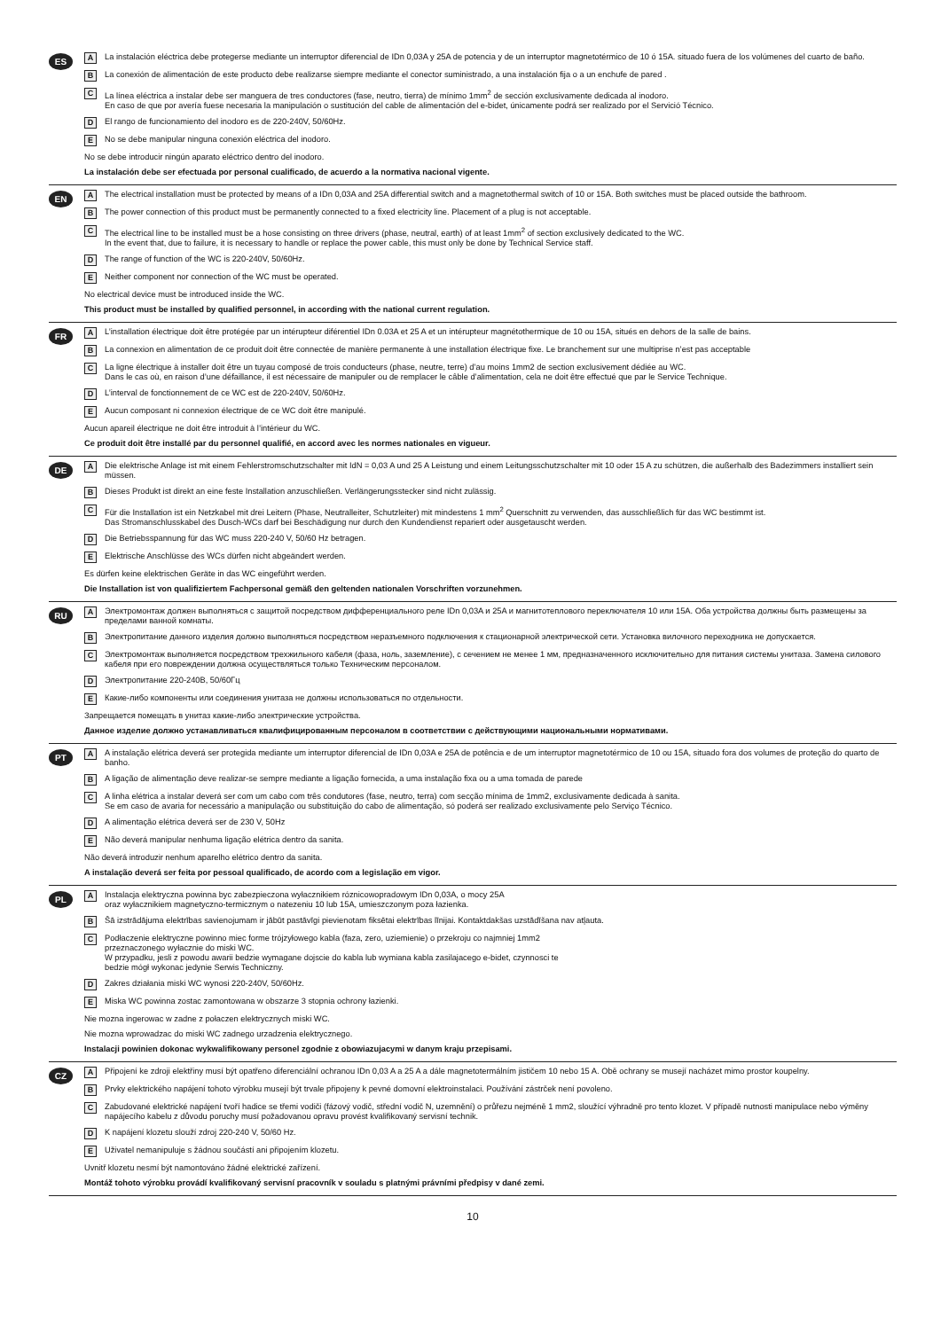ES
A La instalación eléctrica debe protegerse mediante un interruptor diferencial de IDn 0,03A y 25A de potencia y de un interruptor magnetotérmico de 10 ó 15A. situado fuera de los volúmenes del cuarto de baño.
B La conexión de alimentación de este producto debe realizarse siempre mediante el conector suministrado, a una instalación fija o a un enchufe de pared .
C La línea eléctrica a instalar debe ser manguera de tres conductores (fase, neutro, tierra) de mínimo 1mm<sup>2</sup> de sección exclusivamente dedicada al inodoro.
En caso de que por avería fuese necesaria la manipulación o sustitución del cable de alimentación del e-bidet, únicamente podrá ser realizado por el Servició Técnico.
D El rango de funcionamiento del inodoro es de 220-240V, 50/60Hz.
E No se debe manipular ninguna conexión eléctrica del inodoro.
No se debe introducir ningún aparato eléctrico dentro del inodoro.
La instalación debe ser efectuada por personal cualificado, de acuerdo a la normativa nacional vigente.
EN
A The electrical installation must be protected by means of a IDn 0,03A and 25A differential switch and a magnetothermal switch of 10 or 15A. Both switches must be placed outside the bathroom.
B The power connection of this product must be permanently connected to a fixed electricity line. Placement of a plug is not acceptable.
C The electrical line to be installed must be a hose consisting on three drivers (phase, neutral, earth) of at least 1mm<sup>2</sup> of section exclusively dedicated to the WC.
In the event that, due to failure, it is necessary to handle or replace the power cable, this must only be done by Technical Service staff.
D The range of function of the WC is 220-240V, 50/60Hz.
E Neither component nor connection of the WC must be operated.
No electrical device must be introduced inside the WC.
This product must be installed by qualified personnel, in according with the national current regulation.
FR
A L’installation électrique doit être protégée par un intérupteur diférentiel IDn 0.03A et 25 A et un intérupteur magnétothermique de 10 ou 15A, situés en dehors de la salle de bains.
B La connexion en alimentation de ce produit doit être connectée de manière permanente à une installation électrique fixe. Le branchement sur une multiprise n’est pas acceptable
C La ligne électrique à installer doit être un tuyau composé de trois conducteurs (phase, neutre, terre) d’au moins 1mm2 de section exclusivement dédiée au WC.
Dans le cas où, en raison d’une défaillance, il est nécessaire de manipuler ou de remplacer le câble d’alimentation, cela ne doit être effectué que par le Service Technique.
D L’interval de fonctionnement de ce WC est de 220-240V, 50/60Hz.
E Aucun composant ni connexion électrique de ce WC doit être manipulé.
Aucun apareil électrique ne doit être introduit à l’intérieur du WC.
Ce produit doit être installé par du personnel qualifié, en accord avec les normes nationales en vigueur.
DE
A Die elektrische Anlage ist mit einem Fehlerstromschutzschalter mit IdN = 0,03 A und 25 A Leistung und einem Leitungsschutzschalter mit 10 oder 15 A zu schützen, die außerhalb des Badezimmers installiert sein müssen.
B Dieses Produkt ist direkt an eine feste Installation anzuschließen. Verlängerungsstecker sind nicht zulässig.
C Für die Installation ist ein Netzkabel mit drei Leitern (Phase, Neutralleiter, Schutzleiter) mit mindestens 1 mm<sup>2</sup> Querschnitt zu verwenden, das ausschließlich für das WC bestimmt ist.
Das Stromanschlusskabel des Dusch-WCs darf bei Beschädigung nur durch den Kundendienst repariert oder ausgetauscht werden.
D Die Betriebsspannung für das WC muss 220-240 V, 50/60 Hz betragen.
E Elektrische Anschlüsse des WCs dürfen nicht abgeändert werden.
Es dürfen keine elektrischen Geräte in das WC eingeführt werden.
Die Installation ist von qualifiziertem Fachpersonal gemäß den geltenden nationalen Vorschriften vorzunehmen.
RU
A Электромонтаж должен выполняться с защитой посредством дифференциального реле IDn 0,03A и 25A и магнитотеплового переключателя 10 или 15A. Оба устройства должны быть размещены за пределами ванной комнаты.
B Электропитание данного изделия должно выполняться посредством неразъемного подключения к стационарной электрической сети. Установка вилочного переходника не допускается.
C Электромонтаж выполняется посредством трехжильного кабеля (фаза, ноль, заземление), с сечением не менее 1 мм, предназначенного исключительно для питания системы унитаза. Замена силового кабеля при его повреждении должна осуществляться только Техническим персоналом.
D Электропитание 220-240В, 50/60Гц
E Какие-либо компоненты или соединения унитаза не должны использоваться по отдельности.
Запрещается помещать в унитаз какие-либо электрические устройства.
Данное изделие должно устанавливаться квалифицированным персоналом в соответствии с действующими национальными нормативами.
PT
A A instalação elétrica deverá ser protegida mediante um interruptor diferencial de IDn 0,03A e 25A de potência e de um interruptor magnetotérmico de 10 ou 15A, situado fora dos volumes de proteção do quarto de banho.
B A ligação de alimentação deve realizar-se sempre mediante a ligação fornecida, a uma instalação fixa ou a uma tomada de parede
C A linha elétrica a instalar deverá ser com um cabo com três condutores (fase, neutro, terra) com secção mínima de 1mm2, exclusivamente dedicada à sanita.
Se em caso de avaria for necessário a manipulação ou substituição do cabo de alimentação, só poderá ser realizado exclusivamente pelo Serviço Técnico.
D A alimentação elétrica deverá ser de 230 V, 50Hz
E Não deverá manipular nenhuma ligação elétrica dentro da sanita.
Não deverá introduzir nenhum aparelho elétrico dentro da sanita.
A instalação deverá ser feita por pessoal qualificado, de acordo com a legislação em vigor.
PL
A Instalacja elektryczna powinna byc zabezpieczona wyłacznikiem róznicowopradowym IDn 0,03A, o mocy 25A
oraz wyłacznikiem magnetyczno-termicznym o natezeniu 10 lub 15A, umieszczonym poza łazienka.
B Šā izstrādājuma elektrības savienojumam ir jābūt pastāvīgi pievienotam fiksētai elektrības līnijai. Kontaktdakšas uzstādīšana nav atļauta.
C Podłaczenie elektryczne powinno miec forme trójzyłowego kabla (faza, zero, uziemienie) o przekroju co najmniej 1mm2
przeznaczonego wyłacznie do miski WC.
W przypadku, jesli z powodu awarii bedzie wymagane dojscie do kabla lub wymiana kabla zasilajacego e-bidet, czynnosci te
bedzie mógł wykonac jedynie Serwis Techniczny.
D Zakres działania miski WC wynosi 220-240V, 50/60Hz.
E Miska WC powinna zostac zamontowana w obszarze 3 stopnia ochrony łazienki.
Nie mozna ingerowac w zadne z połaczen elektrycznych miski WC.
Nie mozna wprowadzac do miski WC zadnego urzadzenia elektrycznego.
Instalacji powinien dokonac wykwalifikowany personel zgodnie z obowiazujacymi w danym kraju przepisami.
CZ
A Připojení ke zdroji elektřiny musí být opatřeno diferenciální ochranou IDn 0,03 A a 25 A a dále magnetotermálním jističem 10 nebo 15 A. Obě ochrany se musejí nacházet mimo prostor koupelny.
B Prvky elektrického napájení tohoto výrobku musejí být trvale připojeny k pevné domovní elektroinstalaci. Používání zástrček není povoleno.
C Zabudované elektrické napájení tvoří hadice se třemi vodiči (fázový vodič, střední vodič N, uzemnění) o průřezu nejméně 1 mm2, sloužící výhradně pro tento klozet. V případě nutnosti manipulace nebo výměny napájecího kabelu z důvodu poruchy musí požadovanou opravu provést kvalifikovaný servisní technik.
D K napájení klozetu slouží zdroj 220-240 V, 50/60 Hz.
E Uživatel nemanipuluje s žádnou součástí ani připojením klozetu.
Uvnitř klozetu nesmí být namontováno žádné elektrické zařízení.
Montáž tohoto výrobku provádí kvalifikovaný servisní pracovník v souladu s platnými právními předpisy v dané zemi.
10